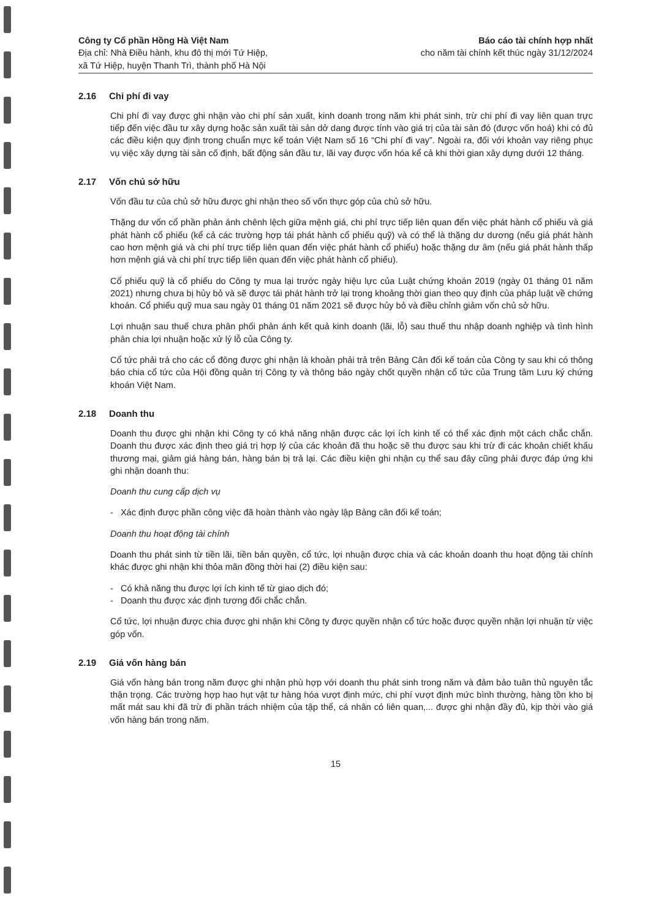Công ty Cổ phần Hồng Hà Việt Nam
Địa chỉ: Nhà Điều hành, khu đô thị mới Tứ Hiệp,
xã Tứ Hiệp, huyện Thanh Trì, thành phố Hà Nội
Báo cáo tài chính hợp nhất
cho năm tài chính kết thúc ngày 31/12/2024
2.16 Chi phí đi vay
Chi phí đi vay được ghi nhận vào chi phí sản xuất, kinh doanh trong năm khi phát sinh, trừ chi phí đi vay liên quan trực tiếp đến việc đầu tư xây dựng hoặc sản xuất tài sản dở dang được tính vào giá trị của tài sản đó (được vốn hoá) khi có đủ các điều kiện quy định trong chuẩn mực kế toán Việt Nam số 16 “Chi phí đi vay”. Ngoài ra, đối với khoản vay riêng phục vụ việc xây dựng tài sản cố định, bất động sản đầu tư, lãi vay được vốn hóa kể cả khi thời gian xây dựng dưới 12 tháng.
2.17 Vốn chủ sở hữu
Vốn đầu tư của chủ sở hữu được ghi nhận theo số vốn thực góp của chủ sở hữu.
Thặng dư vốn cổ phần phản ánh chênh lệch giữa mệnh giá, chi phí trực tiếp liên quan đến việc phát hành cổ phiếu và giá phát hành cổ phiếu (kể cả các trường hợp tái phát hành cổ phiếu quỹ) và có thể là thặng dư dương (nếu giá phát hành cao hơn mệnh giá và chi phí trực tiếp liên quan đến việc phát hành cổ phiếu) hoặc thặng dư âm (nếu giá phát hành thấp hơn mệnh giá và chi phí trực tiếp liên quan đến việc phát hành cổ phiếu).
Cổ phiếu quỹ là cổ phiếu do Công ty mua lại trước ngày hiệu lực của Luật chứng khoán 2019 (ngày 01 tháng 01 năm 2021) nhưng chưa bị hủy bỏ và sẽ được tái phát hành trở lại trong khoảng thời gian theo quy định của pháp luật về chứng khoán. Cổ phiếu quỹ mua sau ngày 01 tháng 01 năm 2021 sẽ được hủy bỏ và điều chỉnh giảm vốn chủ sở hữu.
Lợi nhuận sau thuế chưa phân phối phản ánh kết quả kinh doanh (lãi, lỗ) sau thuế thu nhập doanh nghiệp và tình hình phân chia lợi nhuận hoặc xử lý lỗ của Công ty.
Cổ tức phải trả cho các cổ đông được ghi nhận là khoản phải trả trên Bảng Cân đối kế toán của Công ty sau khi có thông báo chia cổ tức của Hội đồng quản trị Công ty và thông báo ngày chốt quyền nhận cổ tức của Trung tâm Lưu ký chứng khoán Việt Nam.
2.18 Doanh thu
Doanh thu được ghi nhận khi Công ty có khả năng nhận được các lợi ích kinh tế có thể xác định một cách chắc chắn. Doanh thu được xác định theo giá trị hợp lý của các khoản đã thu hoặc sẽ thu được sau khi trừ đi các khoản chiết khấu thương mại, giảm giá hàng bán, hàng bán bị trả lại. Các điều kiện ghi nhận cụ thể sau đây cũng phải được đáp ứng khi ghi nhận doanh thu:
Doanh thu cung cấp dịch vụ
- Xác định được phần công việc đã hoàn thành vào ngày lập Bảng cân đối kế toán;
Doanh thu hoạt động tài chính
Doanh thu phát sinh từ tiền lãi, tiền bản quyền, cổ tức, lợi nhuận được chia và các khoản doanh thu hoạt động tài chính khác được ghi nhận khi thỏa mãn đồng thời hai (2) điều kiện sau:
- Có khả năng thu được lợi ích kinh tế từ giao dịch đó;
- Doanh thu được xác định tương đối chắc chắn.
Cổ tức, lợi nhuận được chia được ghi nhận khi Công ty được quyền nhận cổ tức hoặc được quyền nhận lợi nhuận từ việc góp vốn.
2.19 Giá vốn hàng bán
Giá vốn hàng bán trong năm được ghi nhận phù hợp với doanh thu phát sinh trong năm và đảm bảo tuân thủ nguyên tắc thận trọng. Các trường hợp hao hụt vật tư hàng hóa vượt định mức, chi phí vượt định mức bình thường, hàng tồn kho bị mất mát sau khi đã trừ đi phần trách nhiệm của tập thể, cá nhân có liên quan,... được ghi nhận đầy đủ, kịp thời vào giá vốn hàng bán trong năm.
15